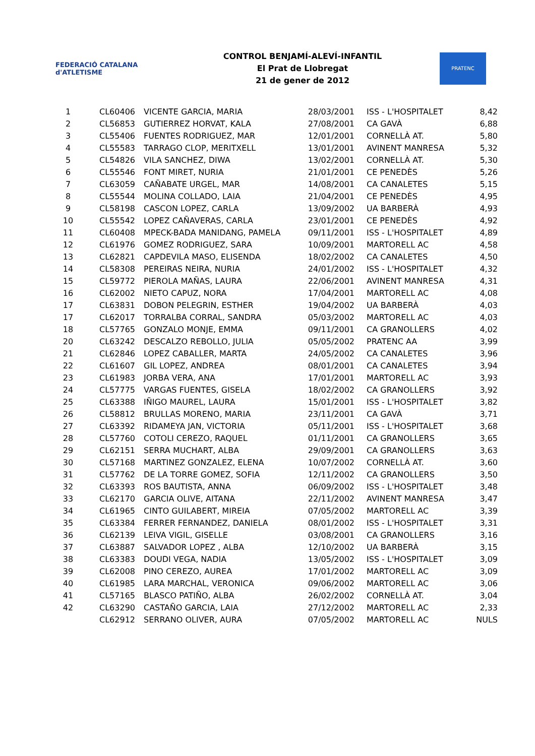FEDERACIÓ CATALANA d'ATLETISME
CONTROL BENJAMÍ-ALEVÍ-INFANTIL
El Prat de Llobregat
21 de gener de 2012
PRATENC
| 1 | CL60406 | VICENTE GARCIA, MARIA | 28/03/2001 | ISS - L'HOSPITALET | 8,42 |
| 2 | CL56853 | GUTIERREZ HORVAT, KALA | 27/08/2001 | CA GAVÀ | 6,88 |
| 3 | CL55406 | FUENTES RODRIGUEZ, MAR | 12/01/2001 | CORNELLÀ AT. | 5,80 |
| 4 | CL55583 | TARRAGO CLOP, MERITXELL | 13/01/2001 | AVINENT MANRESA | 5,32 |
| 5 | CL54826 | VILA SANCHEZ, DIWA | 13/02/2001 | CORNELLÀ AT. | 5,30 |
| 6 | CL55546 | FONT MIRET, NURIA | 21/01/2001 | CE PENEDÈS | 5,26 |
| 7 | CL63059 | CAÑABATE URGEL, MAR | 14/08/2001 | CA CANALETES | 5,15 |
| 8 | CL55544 | MOLINA COLLADO, LAIA | 21/04/2001 | CE PENEDÈS | 4,95 |
| 9 | CL58198 | CASCON LOPEZ, CARLA | 13/09/2002 | UA BARBERÀ | 4,93 |
| 10 | CL55542 | LOPEZ CAÑAVERAS, CARLA | 23/01/2001 | CE PENEDÈS | 4,92 |
| 11 | CL60408 | MPECK-BADA MANIDANG, PAMELA | 09/11/2001 | ISS - L'HOSPITALET | 4,89 |
| 12 | CL61976 | GOMEZ RODRIGUEZ, SARA | 10/09/2001 | MARTORELL AC | 4,58 |
| 13 | CL62821 | CAPDEVILA MASO, ELISENDA | 18/02/2002 | CA CANALETES | 4,50 |
| 14 | CL58308 | PEREIRAS NEIRA, NURIA | 24/01/2002 | ISS - L'HOSPITALET | 4,32 |
| 15 | CL59772 | PIEROLA MAÑAS, LAURA | 22/06/2001 | AVINENT MANRESA | 4,31 |
| 16 | CL62002 | NIETO CAPUZ, NORA | 17/04/2001 | MARTORELL AC | 4,08 |
| 17 | CL63831 | DOBON PELEGRIN, ESTHER | 19/04/2002 | UA BARBERÀ | 4,03 |
| 17 | CL62017 | TORRALBA CORRAL, SANDRA | 05/03/2002 | MARTORELL AC | 4,03 |
| 18 | CL57765 | GONZALO MONJE, EMMA | 09/11/2001 | CA GRANOLLERS | 4,02 |
| 20 | CL63242 | DESCALZO REBOLLO, JULIA | 05/05/2002 | PRATENC AA | 3,99 |
| 21 | CL62846 | LOPEZ CABALLER, MARTA | 24/05/2002 | CA CANALETES | 3,96 |
| 22 | CL61607 | GIL LOPEZ, ANDREA | 08/01/2001 | CA CANALETES | 3,94 |
| 23 | CL61983 | JORBA VERA, ANA | 17/01/2001 | MARTORELL AC | 3,93 |
| 24 | CL57775 | VARGAS FUENTES, GISELA | 18/02/2002 | CA GRANOLLERS | 3,92 |
| 25 | CL63388 | IÑIGO MAUREL, LAURA | 15/01/2001 | ISS - L'HOSPITALET | 3,82 |
| 26 | CL58812 | BRULLAS MORENO, MARIA | 23/11/2001 | CA GAVÀ | 3,71 |
| 27 | CL63392 | RIDAMEYA JAN, VICTORIA | 05/11/2001 | ISS - L'HOSPITALET | 3,68 |
| 28 | CL57760 | COTOLI CEREZO, RAQUEL | 01/11/2001 | CA GRANOLLERS | 3,65 |
| 29 | CL62151 | SERRA MUCHART, ALBA | 29/09/2001 | CA GRANOLLERS | 3,63 |
| 30 | CL57168 | MARTINEZ GONZALEZ, ELENA | 10/07/2002 | CORNELLÀ AT. | 3,60 |
| 31 | CL57762 | DE LA TORRE GOMEZ, SOFIA | 12/11/2002 | CA GRANOLLERS | 3,50 |
| 32 | CL63393 | ROS BAUTISTA, ANNA | 06/09/2002 | ISS - L'HOSPITALET | 3,48 |
| 33 | CL62170 | GARCIA OLIVE, AITANA | 22/11/2002 | AVINENT MANRESA | 3,47 |
| 34 | CL61965 | CINTO GUILABERT, MIREIA | 07/05/2002 | MARTORELL AC | 3,39 |
| 35 | CL63384 | FERRER FERNANDEZ, DANIELA | 08/01/2002 | ISS - L'HOSPITALET | 3,31 |
| 36 | CL62139 | LEIVA VIGIL, GISELLE | 03/08/2001 | CA GRANOLLERS | 3,16 |
| 37 | CL63887 | SALVADOR LOPEZ , ALBA | 12/10/2002 | UA BARBERÀ | 3,15 |
| 38 | CL63383 | DOUDI VEGA, NADIA | 13/05/2002 | ISS - L'HOSPITALET | 3,09 |
| 39 | CL62008 | PINO CEREZO, AUREA | 17/01/2002 | MARTORELL AC | 3,09 |
| 40 | CL61985 | LARA MARCHAL, VERONICA | 09/06/2002 | MARTORELL AC | 3,06 |
| 41 | CL57165 | BLASCO PATIÑO, ALBA | 26/02/2002 | CORNELLÀ AT. | 3,04 |
| 42 | CL63290 | CASTAÑO GARCIA, LAIA | 27/12/2002 | MARTORELL AC | 2,33 |
| | CL62912 | SERRANO OLIVER, AURA | 07/05/2002 | MARTORELL AC | NULS |